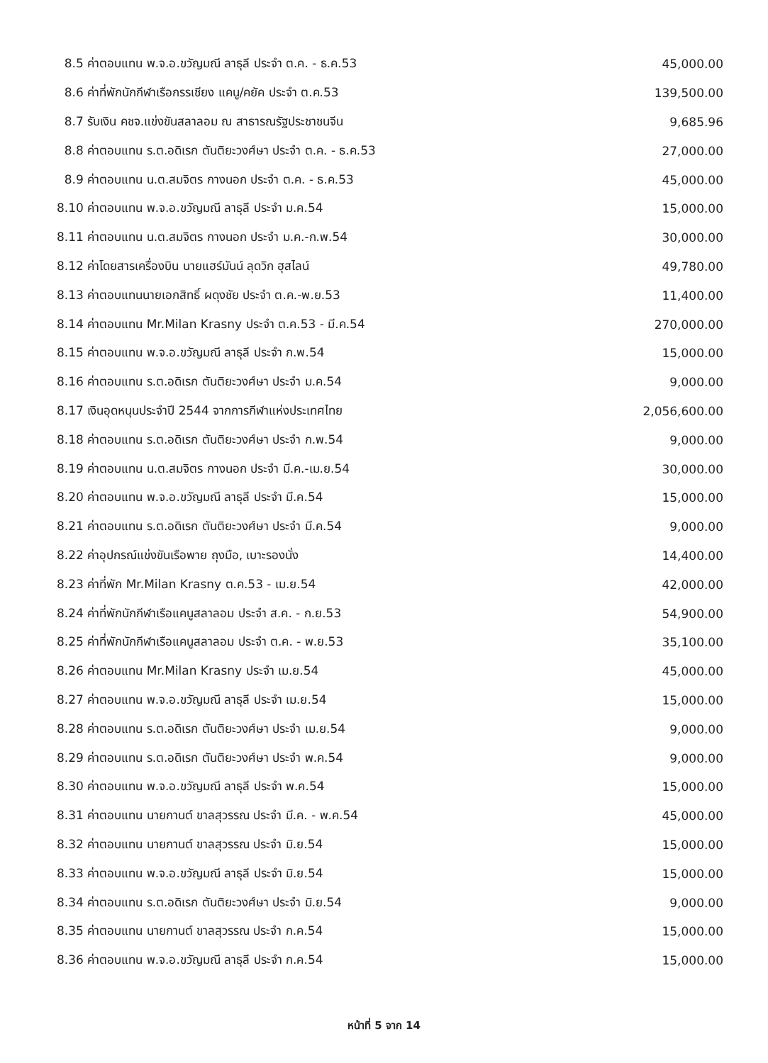| 8.5 ค่าตอบแทน พ.จ.อ.ขวัญมณี ลาธุลี ประจำ ต.ค. - ธ.ค.53 | 45,000.00 |
| 8.6 ค่าที่พักนักกีฬาเรือกรรเชียง แคนู/คยัค ประจำ ต.ค.53 | 139,500.00 |
| 8.7 รับเงิน คชจ.แข่งขันสลาลอม ณ สาธารณรัฐประชาชนจีน | 9,685.96 |
| 8.8 ค่าตอบแทน ร.ต.อดิเรก ตันติยะวงศ์ษา ประจำ ต.ค. - ธ.ค.53 | 27,000.00 |
| 8.9 ค่าตอบแทน น.ต.สมจิตร กางนอก ประจำ ต.ค. - ธ.ค.53 | 45,000.00 |
| 8.10 ค่าตอบแทน พ.จ.อ.ขวัญมณี ลาธุลี ประจำ ม.ค.54 | 15,000.00 |
| 8.11 ค่าตอบแทน น.ต.สมจิตร กางนอก ประจำ ม.ค.-ก.พ.54 | 30,000.00 |
| 8.12 ค่าโดยสารเครื่องบิน นายแฮร์มันน์ ลุดวิก ฮุสไลน์ | 49,780.00 |
| 8.13 ค่าตอบแทนนายเอกสิทธิ์ ผดุงชัย ประจำ ต.ค.-พ.ย.53 | 11,400.00 |
| 8.14 ค่าตอบแทน Mr.Milan Krasny ประจำ ต.ค.53 - มี.ค.54 | 270,000.00 |
| 8.15 ค่าตอบแทน พ.จ.อ.ขวัญมณี ลาธุลี ประจำ ก.พ.54 | 15,000.00 |
| 8.16 ค่าตอบแทน ร.ต.อดิเรก ตันติยะวงศ์ษา ประจำ ม.ค.54 | 9,000.00 |
| 8.17 เงินอุดหนุนประจำปี 2544 จากการกีฬาแห่งประเทศไทย | 2,056,600.00 |
| 8.18 ค่าตอบแทน ร.ต.อดิเรก ตันติยะวงศ์ษา ประจำ ก.พ.54 | 9,000.00 |
| 8.19 ค่าตอบแทน น.ต.สมจิตร กางนอก ประจำ มี.ค.-เม.ย.54 | 30,000.00 |
| 8.20 ค่าตอบแทน พ.จ.อ.ขวัญมณี ลาธุลี ประจำ มี.ค.54 | 15,000.00 |
| 8.21 ค่าตอบแทน ร.ต.อดิเรก ตันติยะวงศ์ษา ประจำ มี.ค.54 | 9,000.00 |
| 8.22 ค่าอุปกรณ์แข่งขันเรือพาย ถุงมือ, เบาะรองนั่ง | 14,400.00 |
| 8.23 ค่าที่พัก Mr.Milan Krasny ต.ค.53 - เม.ย.54 | 42,000.00 |
| 8.24 ค่าที่พักนักกีฬาเรือแคนูสลาลอม ประจำ ส.ค. - ก.ย.53 | 54,900.00 |
| 8.25 ค่าที่พักนักกีฬาเรือแคนูสลาลอม ประจำ ต.ค. - พ.ย.53 | 35,100.00 |
| 8.26 ค่าตอบแทน Mr.Milan Krasny ประจำ เม.ย.54 | 45,000.00 |
| 8.27 ค่าตอบแทน พ.จ.อ.ขวัญมณี ลาธุลี ประจำ เม.ย.54 | 15,000.00 |
| 8.28 ค่าตอบแทน ร.ต.อดิเรก ตันติยะวงศ์ษา ประจำ เม.ย.54 | 9,000.00 |
| 8.29 ค่าตอบแทน ร.ต.อดิเรก ตันติยะวงศ์ษา ประจำ พ.ค.54 | 9,000.00 |
| 8.30 ค่าตอบแทน พ.จ.อ.ขวัญมณี ลาธุลี ประจำ พ.ค.54 | 15,000.00 |
| 8.31 ค่าตอบแทน นายกานต์ ขาลสุวรรณ ประจำ มี.ค. - พ.ค.54 | 45,000.00 |
| 8.32 ค่าตอบแทน นายกานต์ ขาลสุวรรณ ประจำ มิ.ย.54 | 15,000.00 |
| 8.33 ค่าตอบแทน พ.จ.อ.ขวัญมณี ลาธุลี ประจำ มิ.ย.54 | 15,000.00 |
| 8.34 ค่าตอบแทน ร.ต.อดิเรก ตันติยะวงศ์ษา ประจำ มิ.ย.54 | 9,000.00 |
| 8.35 ค่าตอบแทน นายกานต์ ขาลสุวรรณ ประจำ ก.ค.54 | 15,000.00 |
| 8.36 ค่าตอบแทน พ.จ.อ.ขวัญมณี ลาธุลี ประจำ ก.ค.54 | 15,000.00 |
หน้าที่ 5 จาก 14